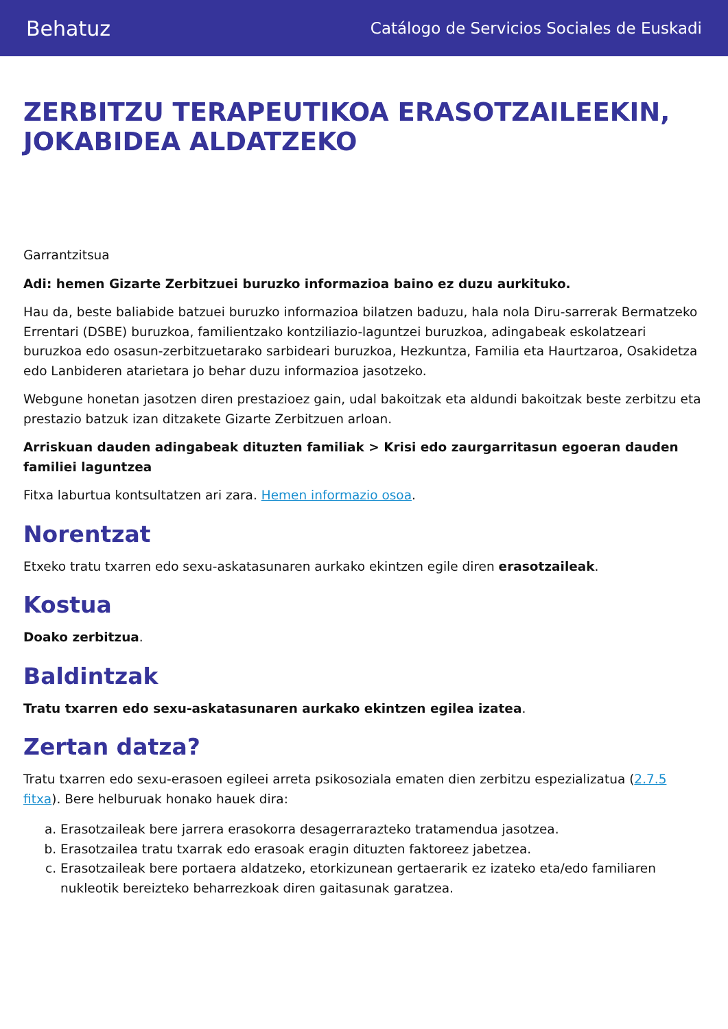Behatuz Catálogo de Servicios Sociales de Euskadi
ZERBITZU TERAPEUTIKOA ERASOTZAILEEKIN, JOKABIDEA ALDATZEKO
Garrantzitsua
Adi: hemen Gizarte Zerbitzuei buruzko informazioa baino ez duzu aurkituko.
Hau da, beste baliabide batzuei buruzko informazioa bilatzen baduzu, hala nola Diru-sarrerak Bermatzeko Errentari (DSBE) buruzkoa, familientzako kontziliazio-laguntzei buruzkoa, adingabeak eskolatzeari buruzkoa edo osasun-zerbitzuetarako sarbideari buruzkoa, Hezkuntza, Familia eta Haurtzaroa, Osakidetza edo Lanbideren atarietara jo behar duzu informazioa jasotzeko.
Webgune honetan jasotzen diren prestazioez gain, udal bakoitzak eta aldundi bakoitzak beste zerbitzu eta prestazio batzuk izan ditzakete Gizarte Zerbitzuen arloan.
Arriskuan dauden adingabeak dituzten familiak > Krisi edo zaurgarritasun egoeran dauden familiei laguntzea
Fitxa laburtua kontsultatzen ari zara. Hemen informazio osoa.
Norentzat
Etxeko tratu txarren edo sexu-askatasunaren aurkako ekintzen egile diren erasotzaileak.
Kostua
Doako zerbitzua.
Baldintzak
Tratu txarren edo sexu-askatasunaren aurkako ekintzen egilea izatea.
Zertan datza?
Tratu txarren edo sexu-erasoen egileei arreta psikosoziala ematen dien zerbitzu espezializatua (2.7.5 fitxa). Bere helburuak honako hauek dira:
a. Erasotzaileak bere jarrera erasokorra desagerrarazteko tratamendua jasotzea.
b. Erasotzailea tratu txarrak edo erasoak eragin dituzten faktoreez jabetzea.
c. Erasotzaileak bere portaera aldatzeko, etorkizunean gertaerarik ez izateko eta/edo familiaren nukleotik bereizteko beharrezkoak diren gaitasunak garatzea.